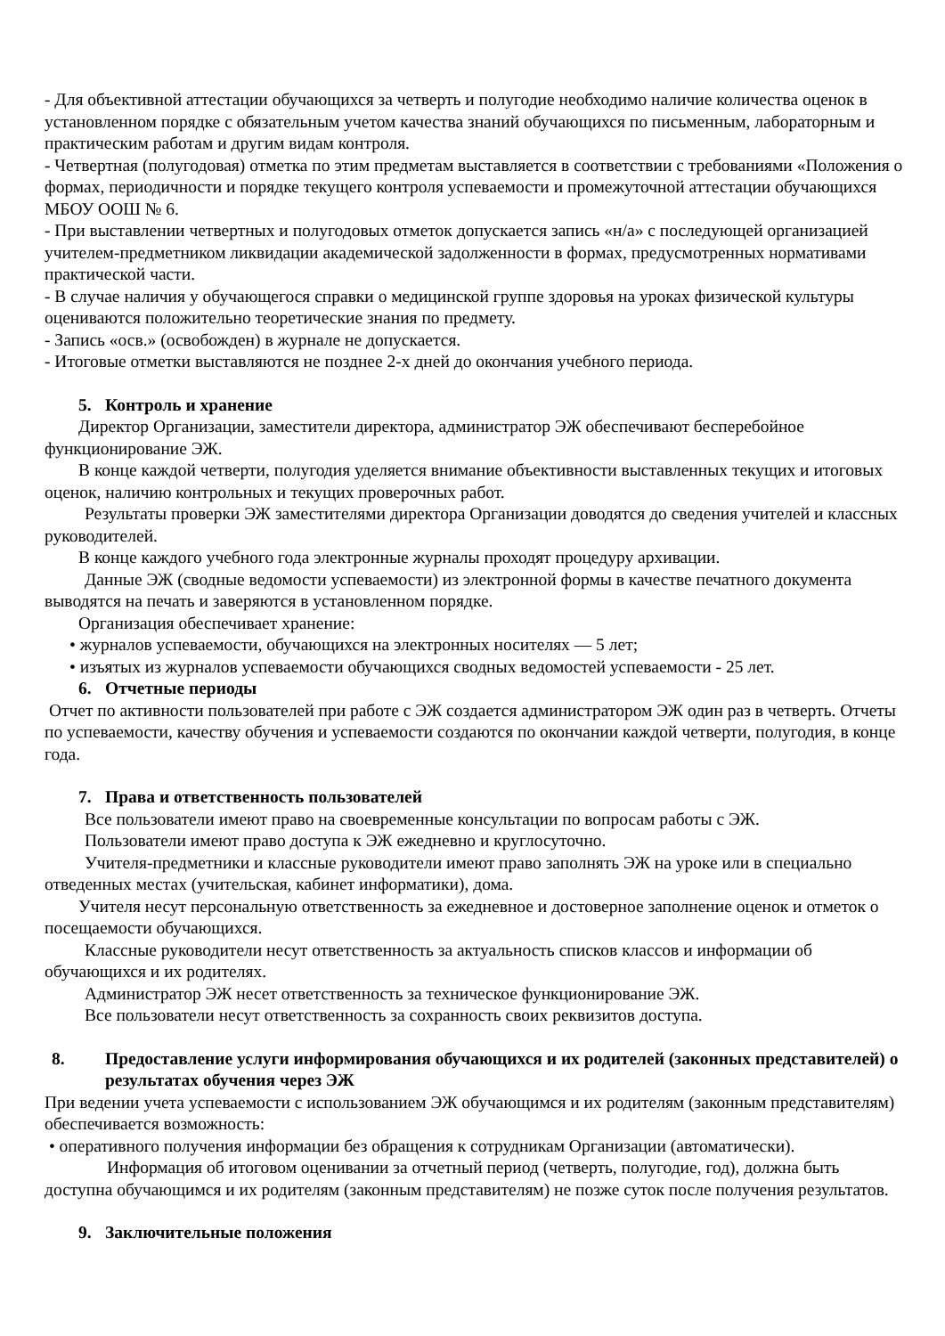- Для объективной аттестации обучающихся за четверть и полугодие необходимо наличие количества оценок в установленном порядке с обязательным учетом качества знаний обучающихся по письменным, лабораторным и практическим работам и другим видам контроля.
- Четвертная (полугодовая) отметка по этим предметам выставляется в соответствии с требованиями «Положения о формах, периодичности и порядке текущего контроля успеваемости и промежуточной аттестации обучающихся МБОУ ООШ № 6.
- При выставлении четвертных и полугодовых отметок допускается запись «н/а» с последующей организацией учителем-предметником ликвидации академической задолженности в формах, предусмотренных нормативами практической части.
- В случае наличия у обучающегося справки о медицинской группе здоровья на уроках физической культуры оцениваются положительно теоретические знания по предмету.
- Запись «осв.» (освобожден) в журнале не допускается.
- Итоговые отметки выставляются не позднее 2-х дней до окончания учебного периода.
5. Контроль и хранение
Директор Организации, заместители директора, администратор ЭЖ обеспечивают бесперебойное функционирование ЭЖ.
В конце каждой четверти, полугодия уделяется внимание объективности выставленных текущих и итоговых оценок, наличию контрольных и текущих проверочных работ.
Результаты проверки ЭЖ заместителями директора Организации доводятся до сведения учителей и классных руководителей.
В конце каждого учебного года электронные журналы проходят процедуру архивации.
Данные ЭЖ (сводные ведомости успеваемости) из электронной формы в качестве печатного документа выводятся на печать и заверяются в установленном порядке.
Организация обеспечивает хранение:
• журналов успеваемости, обучающихся на электронных носителях — 5 лет;
• изъятых из журналов успеваемости обучающихся сводных ведомостей успеваемости - 25 лет.
6. Отчетные периоды
Отчет по активности пользователей при работе с ЭЖ создается администратором ЭЖ один раз в четверть. Отчеты по успеваемости, качеству обучения и успеваемости создаются по окончании каждой четверти, полугодия, в конце года.
7. Права и ответственность пользователей
Все пользователи имеют право на своевременные консультации по вопросам работы с ЭЖ.
Пользователи имеют право доступа к ЭЖ ежедневно и круглосуточно.
Учителя-предметники и классные руководители имеют право заполнять ЭЖ на уроке или в специально отведенных местах (учительская, кабинет информатики), дома.
Учителя несут персональную ответственность за ежедневное и достоверное заполнение оценок и отметок о посещаемости обучающихся.
Классные руководители несут ответственность за актуальность списков классов и информации об обучающихся и их родителях.
Администратор ЭЖ несет ответственность за техническое функционирование ЭЖ.
Все пользователи несут ответственность за сохранность своих реквизитов доступа.
8. Предоставление услуги информирования обучающихся и их родителей (законных представителей) о результатах обучения через ЭЖ
При ведении учета успеваемости с использованием ЭЖ обучающимся и их родителям (законным представителям) обеспечивается возможность:
• оперативного получения информации без обращения к сотрудникам Организации (автоматически).
Информация об итоговом оценивании за отчетный период (четверть, полугодие, год), должна быть доступна обучающимся и их родителям (законным представителям) не позже суток после получения результатов.
9. Заключительные положения